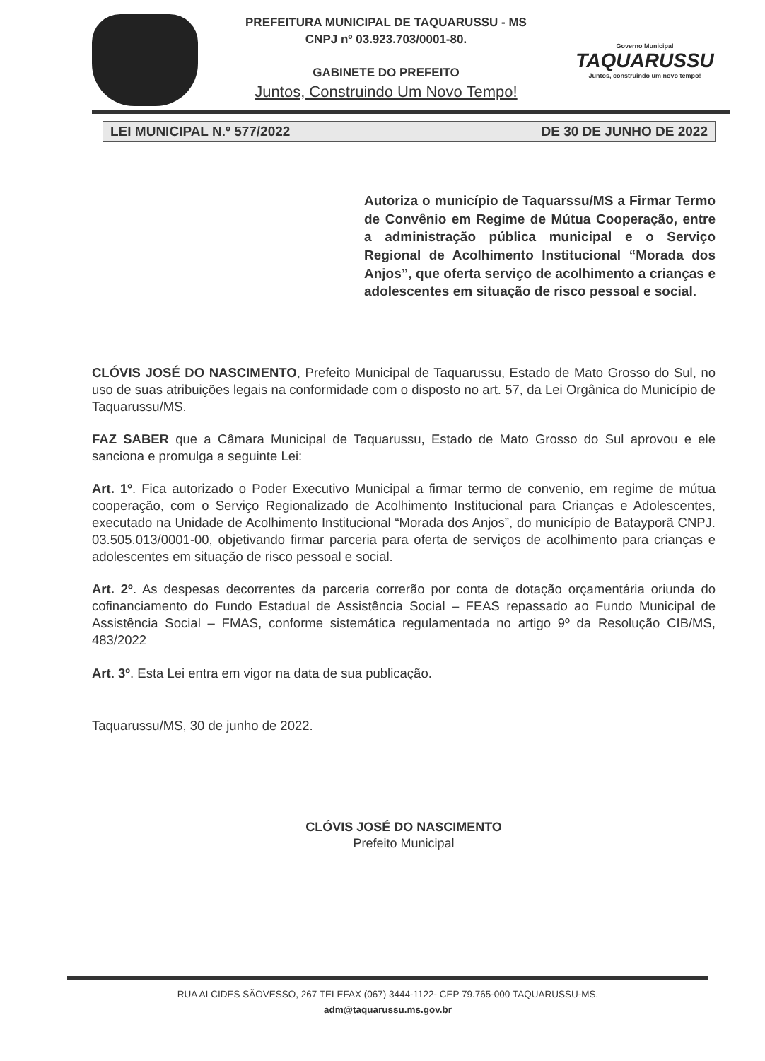PREFEITURA MUNICIPAL DE TAQUARUSSU - MS
CNPJ nº 03.923.703/0001-80.
GABINETE DO PREFEITO
Juntos, Construindo Um Novo Tempo!
Governo Municipal
TAQUARUSSU
Juntos, construindo um novo tempo!
LEI MUNICIPAL N.º 577/2022 DE 30 DE JUNHO DE 2022
Autoriza o município de Taquarssu/MS a Firmar Termo de Convênio em Regime de Mútua Cooperação, entre a administração pública municipal e o Serviço Regional de Acolhimento Institucional “Morada dos Anjos”, que oferta serviço de acolhimento a crianças e adolescentes em situação de risco pessoal e social.
CLÓVIS JOSÉ DO NASCIMENTO, Prefeito Municipal de Taquarussu, Estado de Mato Grosso do Sul, no uso de suas atribuições legais na conformidade com o disposto no art. 57, da Lei Orgânica do Município de Taquarussu/MS.
FAZ SABER que a Câmara Municipal de Taquarussu, Estado de Mato Grosso do Sul aprovou e ele sanciona e promulga a seguinte Lei:
Art. 1º. Fica autorizado o Poder Executivo Municipal a firmar termo de convenio, em regime de mútua cooperação, com o Serviço Regionalizado de Acolhimento Institucional para Crianças e Adolescentes, executado na Unidade de Acolhimento Institucional “Morada dos Anjos”, do município de Batayporã CNPJ. 03.505.013/0001-00, objetivando firmar parceria para oferta de serviços de acolhimento para crianças e adolescentes em situação de risco pessoal e social.
Art. 2º. As despesas decorrentes da parceria correrão por conta de dotação orçamentária oriunda do cofinanciamento do Fundo Estadual de Assistência Social – FEAS repassado ao Fundo Municipal de Assistência Social – FMAS, conforme sistemática regulamentada no artigo 9º da Resolução CIB/MS, 483/2022
Art. 3º. Esta Lei entra em vigor na data de sua publicação.
Taquarussu/MS, 30 de junho de 2022.
CLÓVIS JOSÉ DO NASCIMENTO
Prefeito Municipal
RUA ALCIDES SÃOVESSO, 267 TELEFAX (067) 3444-1122- CEP 79.765-000 TAQUARUSSU-MS.
adm@taquarussu.ms.gov.br